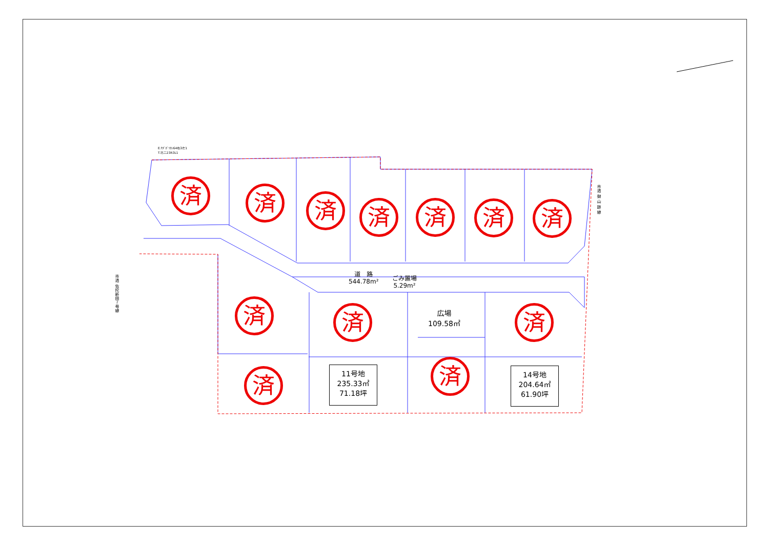E.ｻﾀﾞｶﾞﾜｶﾝ64右3左1
T.北二23R3L1
市道 佐陀新田７号線
市道 御 山 跡 線
済 済 済 済 済 済 済
道　路
544.78m²
ごみ置場
5.29m²
済 済
広場
109.58㎡
済
済
11号地
235.33㎡
71.18坪
済
14号地
204.64㎡
61.90坪